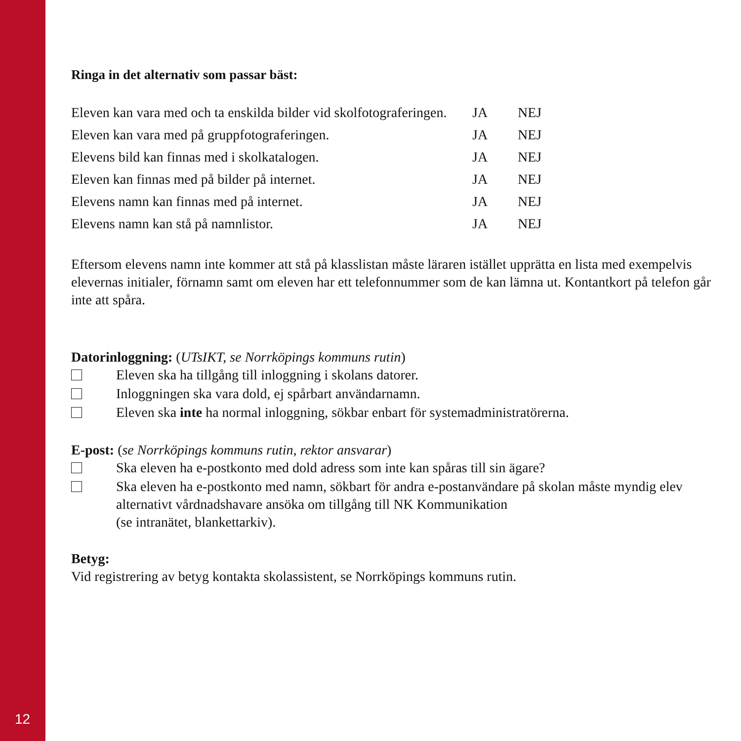12
Ringa in det alternativ som passar bäst:
| Eleven kan vara med och ta enskilda bilder vid skolfotograferingen. | JA | NEJ |
| Eleven kan vara med på gruppfotograferingen. | JA | NEJ |
| Elevens bild kan finnas med i skolkatalogen. | JA | NEJ |
| Eleven kan finnas med på bilder på internet. | JA | NEJ |
| Elevens namn kan finnas med på internet. | JA | NEJ |
| Elevens namn kan stå på namnlistor. | JA | NEJ |
Eftersom elevens namn inte kommer att stå på klasslistan måste läraren istället upprätta en lista med exempelvis elevernas initialer, förnamn samt om eleven har ett telefonnummer som de kan lämna ut. Kontantkort på telefon går inte att spåra.
Datorinloggning: (UTsIKT, se Norrköpings kommuns rutin)
Eleven ska ha tillgång till inloggning i skolans datorer.
Inloggningen ska vara dold, ej spårbart användarnamn.
Eleven ska inte ha normal inloggning, sökbar enbart för systemadministratörerna.
E-post: (se Norrköpings kommuns rutin, rektor ansvarar)
Ska eleven ha e-postkonto med dold adress som inte kan spåras till sin ägare?
Ska eleven ha e-postkonto med namn, sökbart för andra e-postanvändare på skolan måste myndig elev alternativt vårdnadshavare ansöka om tillgång till NK Kommunikation
(se intranätet, blankettarkiv).
Betyg:
Vid registrering av betyg kontakta skolassistent, se Norrköpings kommuns rutin.